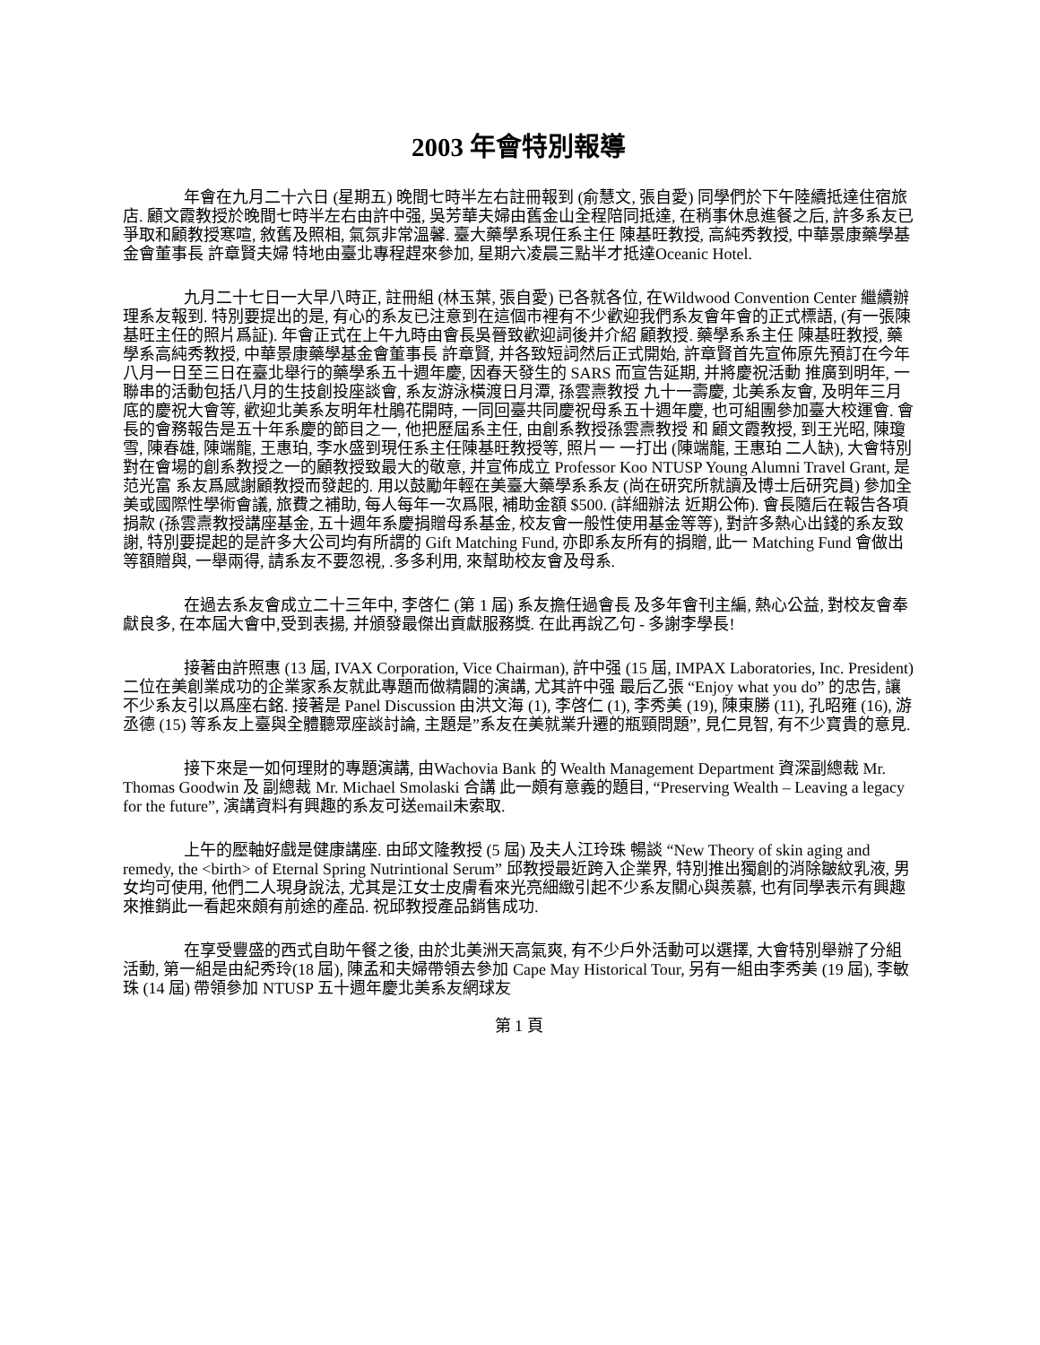2003 年會特別報導
年會在九月二十六日 (星期五) 晚間七時半左右註冊報到 (俞慧文, 張自愛) 同學們於下午陸續抵達住宿旅店. 顧文霞教授於晚間七時半左右由許中强, 吳芳華夫婦由舊金山全程陪同抵達, 在稍事休息進餐之后, 許多系友已爭取和顧教授寒喧, 敘舊及照相, 氣氛非常溫馨. 臺大藥學系現任系主任 陳基旺教授, 高純秀教授, 中華景康藥學基金會董事長 許章賢夫婦 特地由臺北專程趕來參加, 星期六凌晨三點半才抵達Oceanic Hotel.
九月二十七日一大早八時正, 註冊組 (林玉葉, 張自愛) 已各就各位, 在Wildwood Convention Center 繼續辦理系友報到. 特別要提出的是, 有心的系友已注意到在這個市裡有不少歡迎我們系友會年會的正式標語, (有一張陳基旺主任的照片爲証). 年會正式在上午九時由會長吳晉致歡迎詞後并介紹 顧教授. 藥學系系主任 陳基旺教授, 藥學系高純秀教授, 中華景康藥學基金會董事長 許章賢, 并各致短詞然后正式開始, 許章賢首先宣佈原先預訂在今年八月一日至三日在臺北舉行的藥學系五十週年慶, 因春天發生的 SARS 而宣告延期, 并將慶祝活動 推廣到明年, 一聯串的活動包括八月的生技創投座談會, 系友游泳橫渡日月潭, 孫雲燾教授 九十一壽慶, 北美系友會, 及明年三月底的慶祝大會等, 歡迎北美系友明年杜鵑花開時, 一同回臺共同慶祝母系五十週年慶, 也可組團參加臺大校運會. 會長的會務報告是五十年系慶的節目之一, 他把歷屆系主任, 由創系教授孫雲燾教授 和 顧文霞教授, 到王光昭, 陳瓊雪, 陳春雄, 陳端龍, 王惠珀, 李水盛到現任系主任陳基旺教授等, 照片一 一打出 (陳端龍, 王惠珀 二人缺), 大會特別對在會場的創系教授之一的顧教授致最大的敬意, 并宣佈成立 Professor Koo NTUSP Young Alumni Travel Grant, 是范光富 系友爲感謝顧教授而發起的. 用以鼓勵年輕在美臺大藥學系系友 (尚在研究所就讀及博士后研究員) 參加全美或國際性學術會議, 旅費之補助, 每人每年一次爲限, 補助金額 $500. (詳細辦法 近期公佈). 會長隨后在報告各項捐款 (孫雲燾教授講座基金, 五十週年系慶捐贈母系基金, 校友會一般性使用基金等等), 對許多熱心出錢的系友致謝, 特別要提起的是許多大公司均有所謂的 Gift Matching Fund, 亦即系友所有的捐贈, 此一 Matching Fund 會做出等額贈與, 一舉兩得, 請系友不要忽視, .多多利用, 來幫助校友會及母系.
在過去系友會成立二十三年中, 李啓仁 (第 1 屆) 系友擔任過會長 及多年會刊主編, 熱心公益, 對校友會奉獻良多, 在本屆大會中,受到表揚, 并頒發最傑出貢獻服務獎. 在此再說乙句 - 多謝李學長!
接著由許照惠 (13 屆, IVAX Corporation, Vice Chairman), 許中强 (15 屆, IMPAX Laboratories, Inc. President) 二位在美創業成功的企業家系友就此專題而做精闢的演講, 尤其許中强 最后乙張 “Enjoy what you do” 的忠告, 讓不少系友引以爲座右銘. 接著是 Panel Discussion 由洪文海 (1), 李啓仁 (1), 李秀美 (19), 陳東勝 (11), 孔昭雍 (16), 游丞德 (15) 等系友上臺與全體聽眾座談討論, 主題是”系友在美就業升遷的瓶頸問題”, 見仁見智, 有不少寶貴的意見.
接下來是一如何理財的專題演講, 由Wachovia Bank 的 Wealth Management Department 資深副總裁 Mr. Thomas Goodwin 及 副總裁 Mr. Michael Smolaski 合講 此一頗有意義的題目, “Preserving Wealth – Leaving a legacy for the future”, 演講資料有興趣的系友可送email未索取.
上午的壓軸好戲是健康講座. 由邱文隆教授 (5 屆) 及夫人江玲珠 暢談 “New Theory of skin aging and remedy, the <birth> of Eternal Spring Nutrintional Serum” 邱教授最近跨入企業界, 特別推出獨創的消除皺紋乳液, 男女均可使用, 他們二人現身說法, 尤其是江女士皮膚看來光亮細緻引起不少系友關心與羨慕, 也有同學表示有興趣來推銷此一看起來頗有前途的產品. 祝邱教授產品銷售成功.
在享受豐盛的西式自助午餐之後, 由於北美洲天高氣爽, 有不少戶外活動可以選擇, 大會特別舉辦了分組活動, 第一組是由紀秀玲(18 屆), 陳孟和夫婦帶領去參加 Cape May Historical Tour, 另有一組由李秀美 (19 屆), 李敏珠 (14 屆) 帶領參加 NTUSP 五十週年慶北美系友網球友
第 1 頁